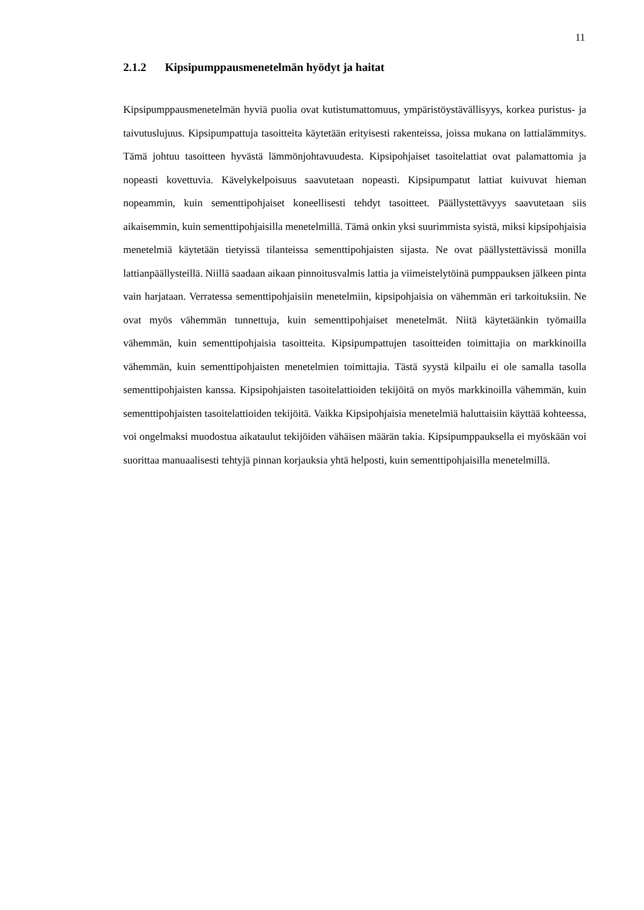11
2.1.2 Kipsipumppausmenetelmän hyödyt ja haitat
Kipsipumppausmenetelmän hyviä puolia ovat kutistumattomuus, ympäristöystävällisyys, korkea puristus- ja taivutuslujuus. Kipsipumpattuja tasoitteita käytetään erityisesti rakenteissa, joissa mukana on lattialämmitys. Tämä johtuu tasoitteen hyvästä lämmönjohtavuudesta. Kipsipohjaiset tasoitelattiat ovat palamattomia ja nopeasti kovettuvia. Kävelykelpoisuus saavutetaan nopeasti. Kipsipumpatut lattiat kuivuvat hieman nopeammin, kuin sementtipohjaiset koneellisesti tehdyt tasoitteet. Päällystettävyys saavutetaan siis aikaisemmin, kuin sementtipohjaisilla menetelmillä. Tämä onkin yksi suurimmista syistä, miksi kipsipohjaisia menetelmiä käytetään tietyissä tilanteissa sementtipohjaisten sijasta. Ne ovat päällystettävissä monilla lattianpäällysteillä. Niillä saadaan aikaan pinnoitusvalmis lattia ja viimeistelytöinä pumppauksen jälkeen pinta vain harjataan. Verratessa sementtipohjaisiin menetelmiin, kipsipohjaisia on vähemmän eri tarkoituksiin. Ne ovat myös vähemmän tunnettuja, kuin sementtipohjaiset menetelmät. Niitä käytetäänkin työmailla vähemmän, kuin sementtipohjaisia tasoitteita. Kipsipumpattujen tasoitteiden toimittajia on markkinoilla vähemmän, kuin sementtipohjaisten menetelmien toimittajia. Tästä syystä kilpailu ei ole samalla tasolla sementtipohjaisten kanssa. Kipsipohjaisten tasoitelattioiden tekijöitä on myös markkinoilla vähemmän, kuin sementtipohjaisten tasoitelattioiden tekijöitä. Vaikka Kipsipohjaisia menetelmiä haluttaisiin käyttää kohteessa, voi ongelmaksi muodostua aikataulut tekijöiden vähäisen määrän takia. Kipsipumppauksella ei myöskään voi suorittaa manuaalisesti tehtyjä pinnan korjauksia yhtä helposti, kuin sementtipohjaisilla menetelmillä.